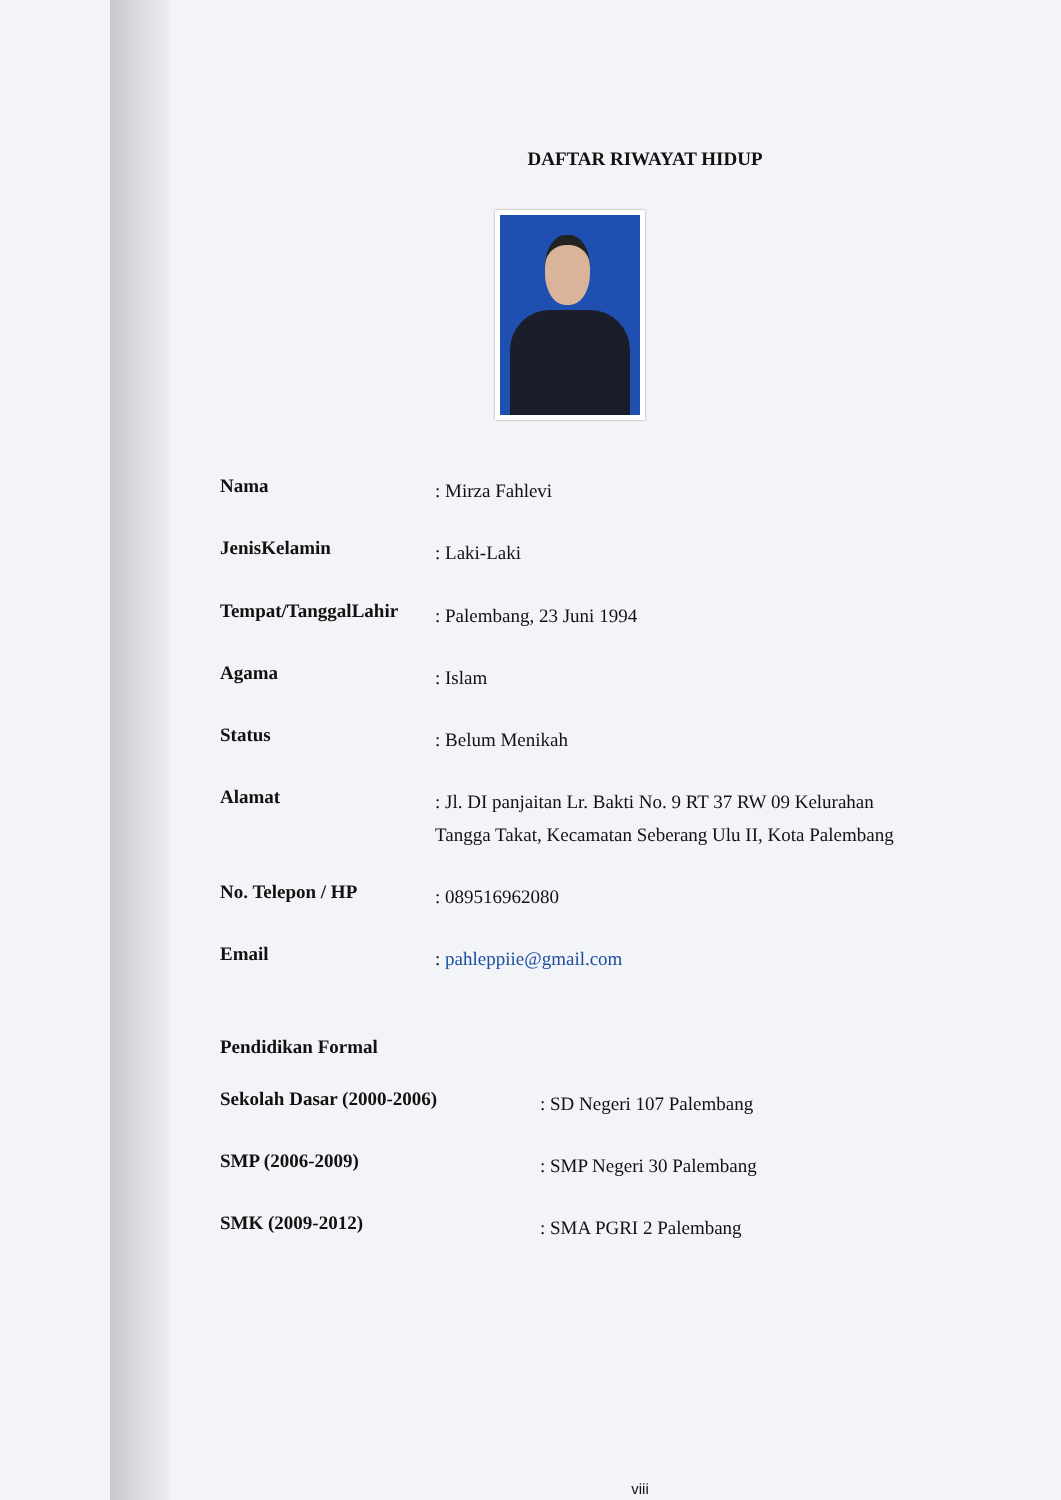DAFTAR RIWAYAT HIDUP
Nama: Mirza Fahlevi
JenisKelamin: Laki-Laki
Tempat/TanggalLahir: Palembang, 23 Juni 1994
Agama: Islam
Status: Belum Menikah
Alamat: Jl. DI panjaitan Lr. Bakti No. 9 RT 37 RW 09 Kelurahan Tangga Takat, Kecamatan Seberang Ulu II, Kota Palembang
No. Telepon / HP: 089516962080
Email: pahleppiie@gmail.com
Pendidikan Formal
Sekolah Dasar (2000-2006): SD Negeri 107 Palembang
SMP (2006-2009): SMP Negeri 30 Palembang
SMK (2009-2012): SMA PGRI 2 Palembang
viii